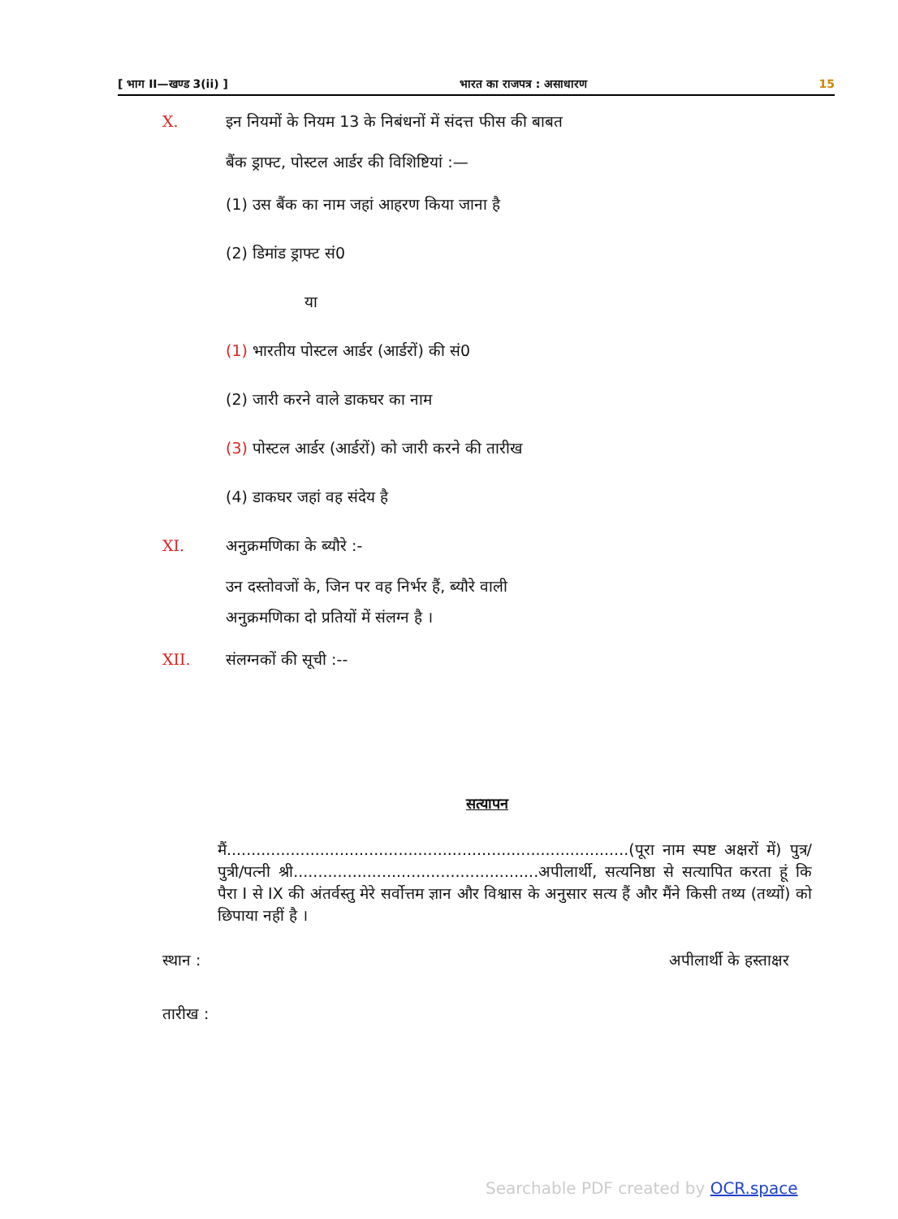[ भाग II—खण्ड 3(ii) ] भारत का राजपत्र : असाधारण 15
X. इन नियमों के नियम 13 के निबंधनों में संदत्त फीस की बाबत
बैंक ड्राफ्ट, पोस्टल आर्डर की विशिष्टियां :—
(1) उस बैंक का नाम जहां आहरण किया जाना है
(2) डिमांड ड्राफ्ट सं0
या
(1) भारतीय पोस्टल आर्डर (आर्डरों) की सं0
(2) जारी करने वाले डाकघर का नाम
(3) पोस्टल आर्डर (आर्डरों) को जारी करने की तारीख
(4) डाकघर जहां वह संदेय है
XI. अनुक्रमणिका के ब्यौरे :-
उन दस्तोवजों के, जिन पर वह निर्भर हैं, ब्यौरे वाली
अनुक्रमणिका दो प्रतियों में संलग्न है ।
XII. संलग्नकों की सूची :--
सत्यापन
मैं..................................................................................(पूरा नाम स्पष्ट अक्षरों में) पुत्र/पुत्री/पत्नी श्री..................................................अपीलार्थी, सत्यनिष्ठा से सत्यापित करता हूं कि पैरा I से IX की अंतर्वस्तु मेरे सर्वोत्तम ज्ञान और विश्वास के अनुसार सत्य हैं और मैंने किसी तथ्य (तथ्यों) को छिपाया नहीं है ।
स्थान : अपीलार्थी के हस्ताक्षर
तारीख :
Searchable PDF created by OCR.space